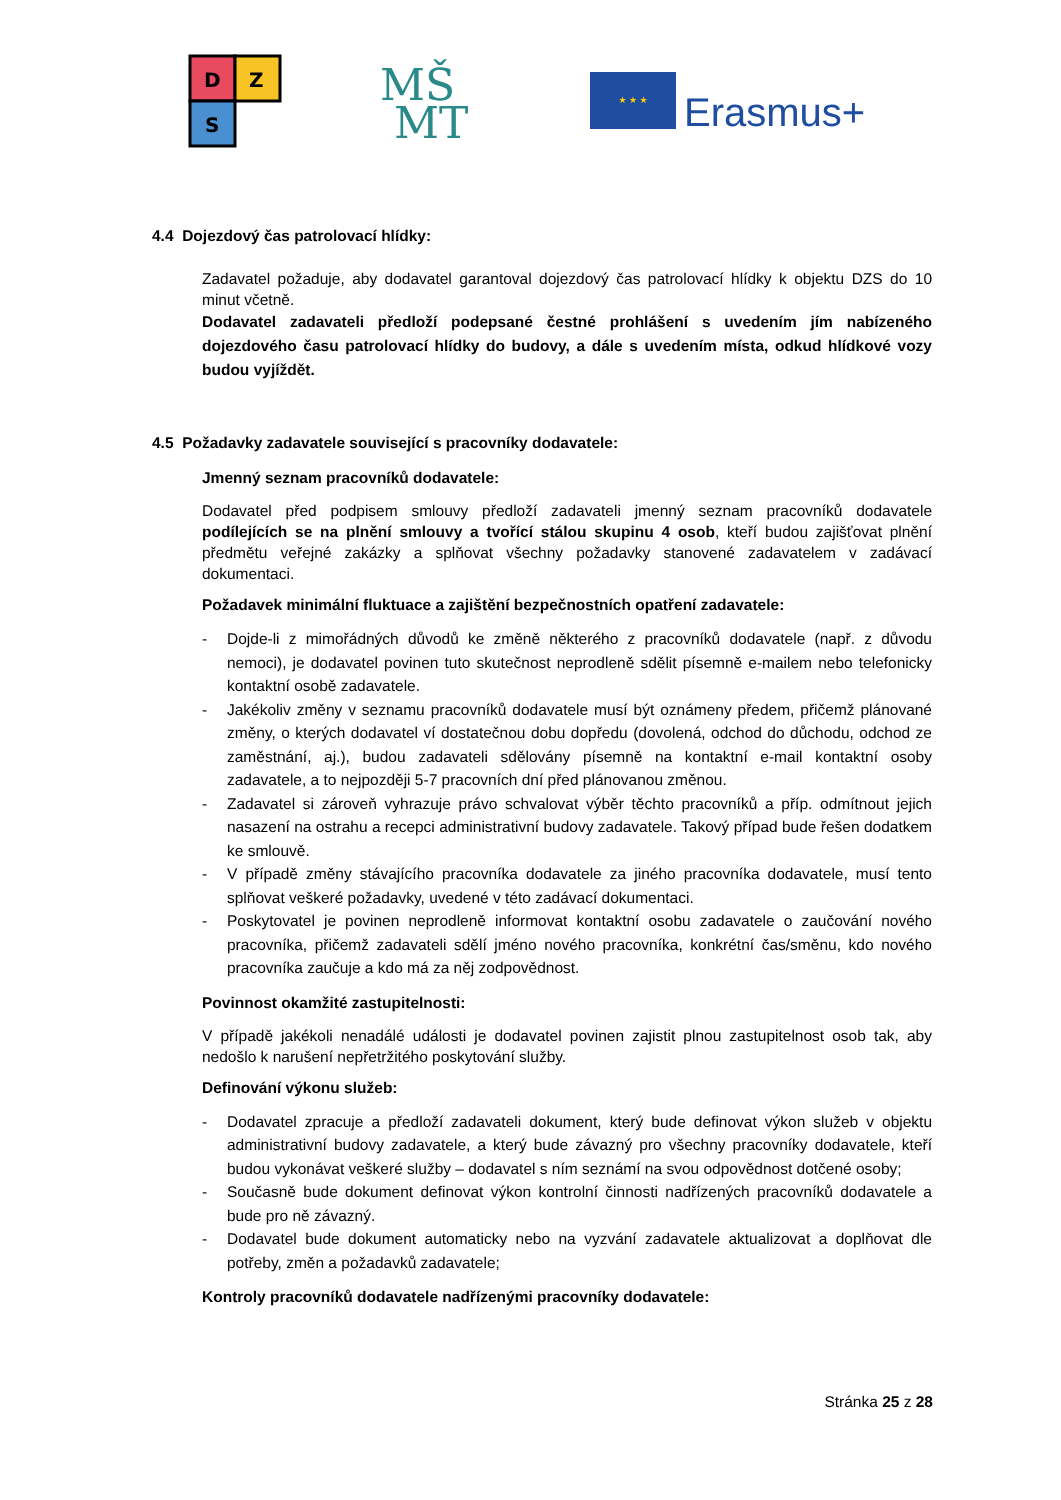D
Z
S
MŠ
MT
★ ★ ★
Erasmus+
4.4 Dojezdový čas patrolovací hlídky:
Zadavatel požaduje, aby dodavatel garantoval dojezdový čas patrolovací hlídky k objektu DZS do 10 minut včetně.
Dodavatel zadavateli předloží podepsané čestné prohlášení s uvedením jím nabízeného dojezdového času patrolovací hlídky do budovy, a dále s uvedením místa, odkud hlídkové vozy budou vyjíždět.
4.5 Požadavky zadavatele související s pracovníky dodavatele:
Jmenný seznam pracovníků dodavatele:
Dodavatel před podpisem smlouvy předloží zadavateli jmenný seznam pracovníků dodavatele podílejících se na plnění smlouvy a tvořící stálou skupinu 4 osob, kteří budou zajišťovat plnění předmětu veřejné zakázky a splňovat všechny požadavky stanovené zadavatelem v zadávací dokumentaci.
Požadavek minimální fluktuace a zajištění bezpečnostních opatření zadavatele:
- Dojde-li z mimořádných důvodů ke změně některého z pracovníků dodavatele (např. z důvodu nemoci), je dodavatel povinen tuto skutečnost neprodleně sdělit písemně e-mailem nebo telefonicky kontaktní osobě zadavatele.
- Jakékoliv změny v seznamu pracovníků dodavatele musí být oznámeny předem, přičemž plánované změny, o kterých dodavatel ví dostatečnou dobu dopředu (dovolená, odchod do důchodu, odchod ze zaměstnání, aj.), budou zadavateli sdělovány písemně na kontaktní e-mail kontaktní osoby zadavatele, a to nejpozději 5-7 pracovních dní před plánovanou změnou.
- Zadavatel si zároveň vyhrazuje právo schvalovat výběr těchto pracovníků a příp. odmítnout jejich nasazení na ostrahu a recepci administrativní budovy zadavatele. Takový případ bude řešen dodatkem ke smlouvě.
- V případě změny stávajícího pracovníka dodavatele za jiného pracovníka dodavatele, musí tento splňovat veškeré požadavky, uvedené v této zadávací dokumentaci.
- Poskytovatel je povinen neprodleně informovat kontaktní osobu zadavatele o zaučování nového pracovníka, přičemž zadavateli sdělí jméno nového pracovníka, konkrétní čas/směnu, kdo nového pracovníka zaučuje a kdo má za něj zodpovědnost.
Povinnost okamžité zastupitelnosti:
V případě jakékoli nenadálé události je dodavatel povinen zajistit plnou zastupitelnost osob tak, aby nedošlo k narušení nepřetržitého poskytování služby.
Definování výkonu služeb:
- Dodavatel zpracuje a předloží zadavateli dokument, který bude definovat výkon služeb v objektu administrativní budovy zadavatele, a který bude závazný pro všechny pracovníky dodavatele, kteří budou vykonávat veškeré služby – dodavatel s ním seznámí na svou odpovědnost dotčené osoby;
- Současně bude dokument definovat výkon kontrolní činnosti nadřízených pracovníků dodavatele a bude pro ně závazný.
- Dodavatel bude dokument automaticky nebo na vyzvání zadavatele aktualizovat a doplňovat dle potřeby, změn a požadavků zadavatele;
Kontroly pracovníků dodavatele nadřízenými pracovníky dodavatele:
Stránka 25 z 28